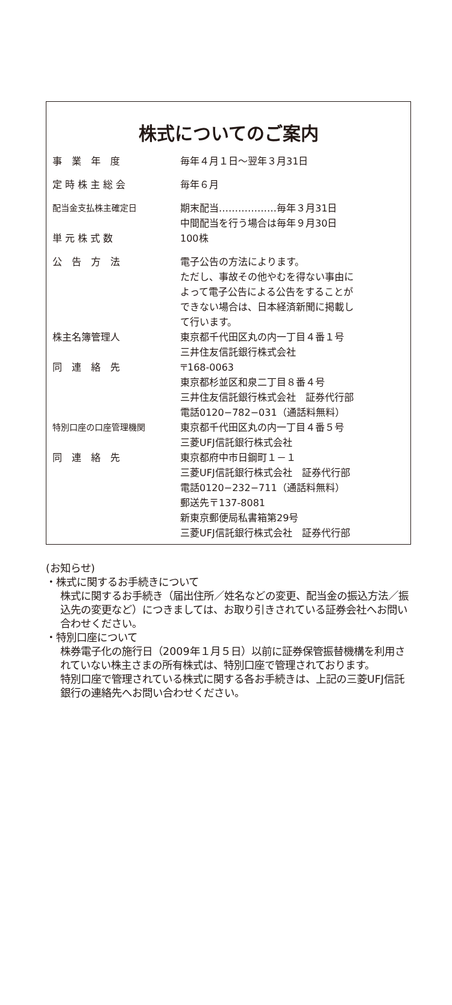株式についてのご案内
| 事 業 年 度 | 毎年４月１日～翌年３月31日 |
| 定 時 株 主 総 会 | 毎年６月 |
| 配当金支払株主確定日 | 期末配当………………毎年３月31日 中間配当を行う場合は毎年９月30日 |
| 単 元 株 式 数 | 100株 |
| 公 告 方 法 | 電子公告の方法によります。 ただし、事故その他やむを得ない事由に よって電子公告による公告をすることが できない場合は、日本経済新聞に掲載し て行います。 |
| 株主名簿管理人 | 東京都千代田区丸の内一丁目４番１号 三井住友信託銀行株式会社 |
| 同 連 絡 先 | 〒168-0063 東京都杉並区和泉二丁目８番４号 三井住友信託銀行株式会社 証券代行部 電話0120−782−031（通話料無料） |
| 特別口座の口座管理機関 | 東京都千代田区丸の内一丁目４番５号 三菱UFJ信託銀行株式会社 |
| 同 連 絡 先 | 東京都府中市日鋼町１－１ 三菱UFJ信託銀行株式会社 証券代行部 電話0120−232−711（通話料無料） 郵送先〒137-8081 新東京郵便局私書箱第29号 三菱UFJ信託銀行株式会社 証券代行部 |
(お知らせ)
・株式に関するお手続きについて
株式に関するお手続き（届出住所／姓名などの変更、配当金の振込方法／振込先の変更など）につきましては、お取り引きされている証券会社へお問い合わせください。
・特別口座について
株券電子化の施行日（2009年１月５日）以前に証券保管振替機構を利用されていない株主さまの所有株式は、特別口座で管理されております。
特別口座で管理されている株式に関する各お手続きは、上記の三菱UFJ信託銀行の連絡先へお問い合わせください。